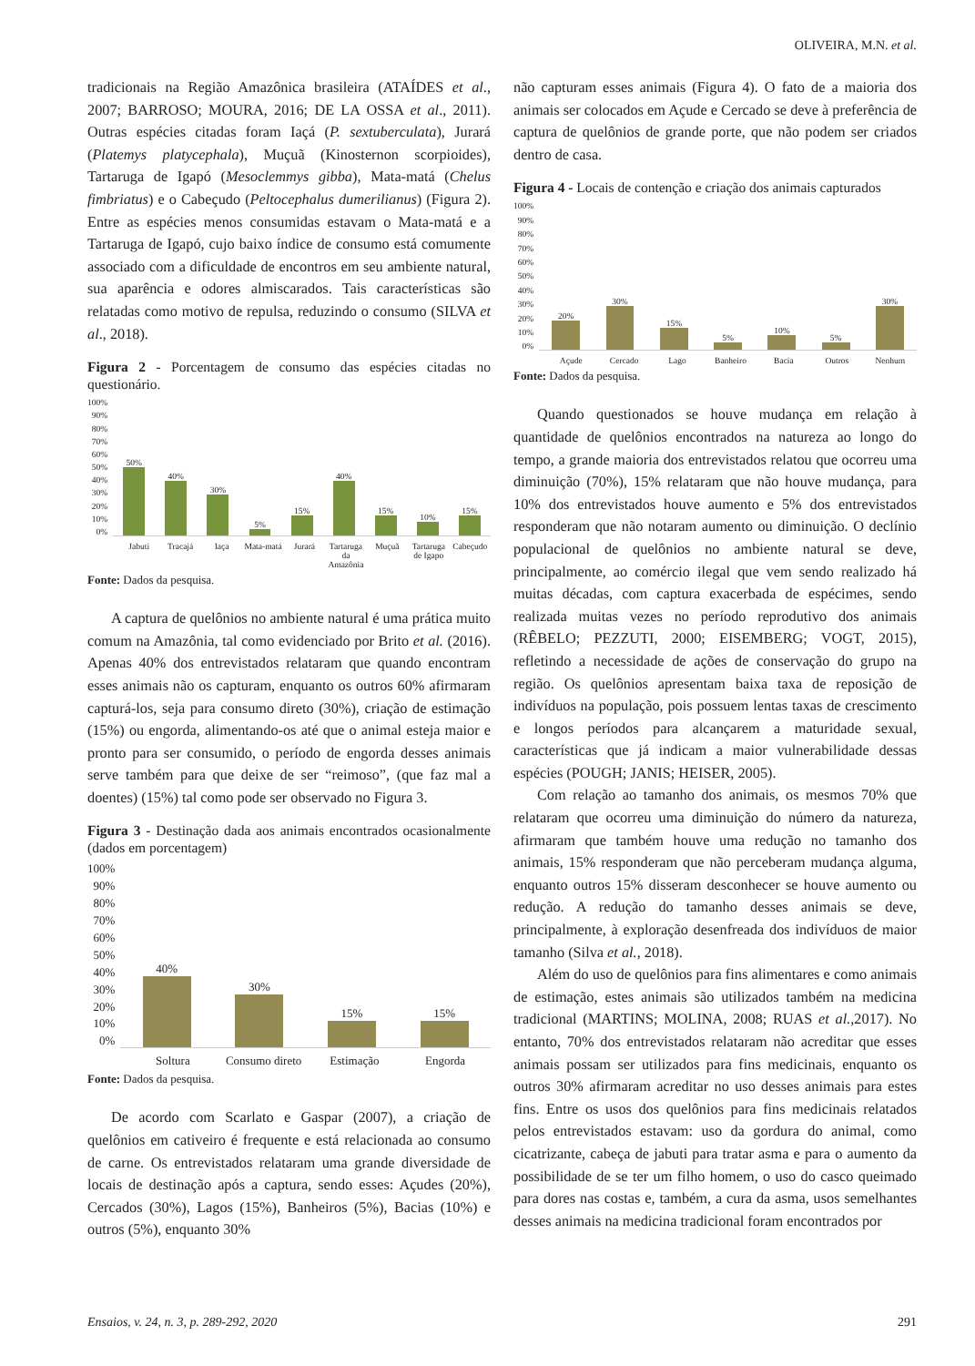OLIVEIRA, M.N. et al.
tradicionais na Região Amazônica brasileira (ATAÍDES et al., 2007; BARROSO; MOURA, 2016; DE LA OSSA et al., 2011). Outras espécies citadas foram Iaçá (P. sextuberculata), Jurará (Platemys platycephala), Muçuã (Kinosternon scorpioides), Tartaruga de Igapó (Mesoclemmys gibba), Mata-matá (Chelus fimbriatus) e o Cabeçudo (Peltocephalus dumerilianus) (Figura 2). Entre as espécies menos consumidas estavam o Mata-matá e a Tartaruga de Igapó, cujo baixo índice de consumo está comumente associado com a dificuldade de encontros em seu ambiente natural, sua aparência e odores almiscarados. Tais características são relatadas como motivo de repulsa, reduzindo o consumo (SILVA et al., 2018).
Figura 2 - Porcentagem de consumo das espécies citadas no questionário.
100%
90%
80%
70%
60%
50%
40%
30%
20%
10%
0%
50%
40%
30%
5%
15%
40%
15%
10%
15%
Jabuti Tracajá Iaça Mata-matá Jurará Tartaruga da Amazônia Muçuã Tartaruga de Igapo Cabeçudo
Fonte: Dados da pesquisa.
A captura de quelônios no ambiente natural é uma prática muito comum na Amazônia, tal como evidenciado por Brito et al. (2016). Apenas 40% dos entrevistados relataram que quando encontram esses animais não os capturam, enquanto os outros 60% afirmaram capturá-los, seja para consumo direto (30%), criação de estimação (15%) ou engorda, alimentando-os até que o animal esteja maior e pronto para ser consumido, o período de engorda desses animais serve também para que deixe de ser “reimoso”, (que faz mal a doentes) (15%) tal como pode ser observado no Figura 3.
Figura 3 - Destinação dada aos animais encontrados ocasionalmente (dados em porcentagem)
100%
90%
80%
70%
60%
50%
40%
30%
20%
10%
0%
40%
30%
15%
15%
Soltura Consumo direto Estimação Engorda
Fonte: Dados da pesquisa.
De acordo com Scarlato e Gaspar (2007), a criação de quelônios em cativeiro é frequente e está relacionada ao consumo de carne. Os entrevistados relataram uma grande diversidade de locais de destinação após a captura, sendo esses: Açudes (20%), Cercados (30%), Lagos (15%), Banheiros (5%), Bacias (10%) e outros (5%), enquanto 30%
não capturam esses animais (Figura 4). O fato de a maioria dos animais ser colocados em Açude e Cercado se deve à preferência de captura de quelônios de grande porte, que não podem ser criados dentro de casa.
Figura 4 - Locais de contenção e criação dos animais capturados
100%
90%
80%
70%
60%
50%
40%
30%
20%
10%
0%
20%
30%
15%
5%
10%
5%
30%
Açude Cercado Lago Banheiro Bacia Outros Nenhum
Fonte: Dados da pesquisa.
Quando questionados se houve mudança em relação à quantidade de quelônios encontrados na natureza ao longo do tempo, a grande maioria dos entrevistados relatou que ocorreu uma diminuição (70%), 15% relataram que não houve mudança, para 10% dos entrevistados houve aumento e 5% dos entrevistados responderam que não notaram aumento ou diminuição. O declínio populacional de quelônios no ambiente natural se deve, principalmente, ao comércio ilegal que vem sendo realizado há muitas décadas, com captura exacerbada de espécimes, sendo realizada muitas vezes no período reprodutivo dos animais (RÊBELO; PEZZUTI, 2000; EISEMBERG; VOGT, 2015), refletindo a necessidade de ações de conservação do grupo na região. Os quelônios apresentam baixa taxa de reposição de indivíduos na população, pois possuem lentas taxas de crescimento e longos períodos para alcançarem a maturidade sexual, características que já indicam a maior vulnerabilidade dessas espécies (POUGH; JANIS; HEISER, 2005).
Com relação ao tamanho dos animais, os mesmos 70% que relataram que ocorreu uma diminuição do número da natureza, afirmaram que também houve uma redução no tamanho dos animais, 15% responderam que não perceberam mudança alguma, enquanto outros 15% disseram desconhecer se houve aumento ou redução. A redução do tamanho desses animais se deve, principalmente, à exploração desenfreada dos indivíduos de maior tamanho (Silva et al., 2018).
Além do uso de quelônios para fins alimentares e como animais de estimação, estes animais são utilizados também na medicina tradicional (MARTINS; MOLINA, 2008; RUAS et al., 2017). No entanto, 70% dos entrevistados relataram não acreditar que esses animais possam ser utilizados para fins medicinais, enquanto os outros 30% afirmaram acreditar no uso desses animais para estes fins. Entre os usos dos quelônios para fins medicinais relatados pelos entrevistados estavam: uso da gordura do animal, como cicatrizante, cabeça de jabuti para tratar asma e para o aumento da possibilidade de se ter um filho homem, o uso do casco queimado para dores nas costas e, também, a cura da asma, usos semelhantes desses animais na medicina tradicional foram encontrados por
Ensaios, v. 24, n. 3, p. 289-292, 2020 291